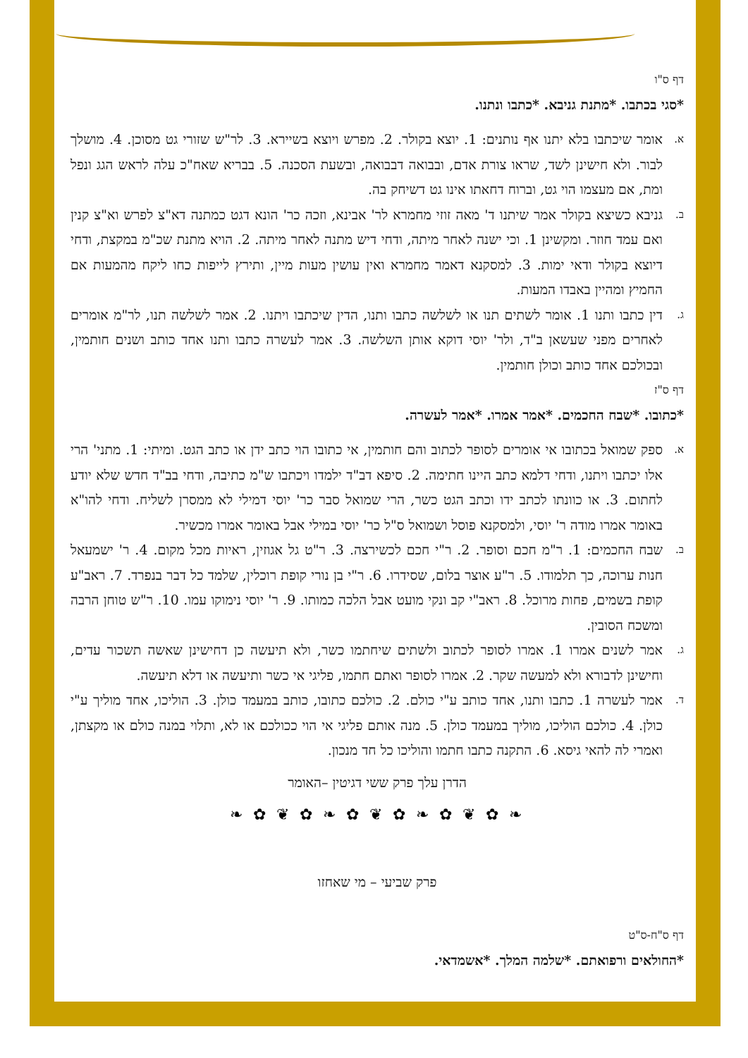דף ס"ו
*סגי בכתבו. *מתנת גניבא. *כתבו ונתנו.
א. אומר שיכתבו בלא יתנו אף נותנים: 1. יוצא בקולר. 2. מפרש ויוצא בשיירא. 3. לר"ש שזורי גט מסוכן. 4. מושלך לבור. ולא חישינן לשד, שראו צורת אדם, ובבואה דבבואה, ובשעת הסכנה. 5. בבריא שאח"כ עלה לראש הגג ונפל ומת, אם מעצמו הוי גט, וברוח דחאתו אינו גט דשיחק בה.
ב. גניבא כשיצא בקולר אמר שיתנו ד' מאה זוזי מחמרא לר' אבינא, וזכה כר' הונא דגט כמתנה דא"צ לפרש וא"צ קנין ואם עמד חוזר. ומקשינן 1. וכי ישנה לאחר מיתה, ודחי דיש מתנה לאחר מיתה. 2. הויא מתנת שכ"מ במקצת, ודחי דיוצא בקולר ודאי ימות. 3. למסקנא דאמר מחמרא ואין עושין מעות מיין, ותירץ לייפות כחו ליקח מהמעות אם החמיץ ומהיין באבדו המעות.
ג. דין כתבו ותנו 1. אומר לשתים תנו או לשלשה כתבו ותנו, הדין שיכתבו ויתנו. 2. אמר לשלשה תנו, לר"מ אומרים לאחרים מפני שעשאן ב"ד, ולר' יוסי דוקא אותן השלשה. 3. אמר לעשרה כתבו ותנו אחד כותב ושנים חותמין, ובכולכם אחד כותב וכולן חותמין.
דף ס"ז
*כתובו. *שבח החכמים. *אמר אמרו. *אמר לעשרה.
א. ספק שמואל בכתובו אי אומרים לסופר לכתוב והם חותמין, אי כתובו הוי כתב ידן או כתב הגט. ומיתי: 1. מתני' הרי אלו יכתבו ויתנו, ודחי דלמא כתב היינו חתימה. 2. סיפא דב"ד ילמדו ויכתבו ש"מ כתיבה, ודחי בב"ד חדש שלא יודע לחתום. 3. או כוונתו לכתב ידו וכתב הגט כשר, הרי שמואל סבר כר' יוסי דמילי לא ממסרן לשליח. ודחי להו"א באומר אמרו מודה ר' יוסי, ולמסקנא פוסל ושמואל ס"ל כר' יוסי במילי אבל באומר אמרו מכשיר.
ב. שבח החכמים: 1. ר"מ חכם וסופר. 2. ר"י חכם לכשירצה. 3. ר"ט גל אגוזין, ראיות מכל מקום. 4. ר' ישמעאל חנות ערוכה, כך תלמודו. 5. ר"ע אוצר בלום, שסידרו. 6. ר"י בן נורי קופת רוכלין, שלמד כל דבר בנפרד. 7. ראב"ע קופת בשמים, פחות מרוכל. 8. ראב"י קב ונקי מועט אבל הלכה כמותו. 9. ר' יוסי נימוקו עמו. 10. ר"ש טוחן הרבה ומשכח הסובין.
ג. אמר לשנים אמרו 1. אמרו לסופר לכתוב ולשתים שיחתמו כשר, ולא תיעשה כן דחישינן שאשה תשכור עדים, וחישינן לדבורא ולא למעשה שקר. 2. אמרו לסופר ואתם חתמו, פליגי אי כשר ותיעשה או דלא תיעשה.
ד. אמר לעשרה 1. כתבו ותנו, אחד כותב ע"י כולם. 2. כולכם כתובו, כותב במעמד כולן. 3. הוליכו, אחד מוליך ע"י כולן. 4. כולכם הוליכו, מוליך במעמד כולן. 5. מנה אותם פליגי אי הוי ככולכם או לא, ותלוי במנה כולם או מקצתן, ואמרי לה להאי גיסא. 6. התקנה כתבו חתמו והוליכו כל חד מנכון.
הדרן עלך פרק ששי דגיטין –האומר
❧ ✿ ❦ ✿ ❧ ✿ ❦ ✿ ❧ ✿ ❦ ✿ ❧
פרק שביעי – מי שאחזו
דף ס"ח-ס"ט
*החולאים ורפואתם. *שלמה המלך. *אשמדאי.